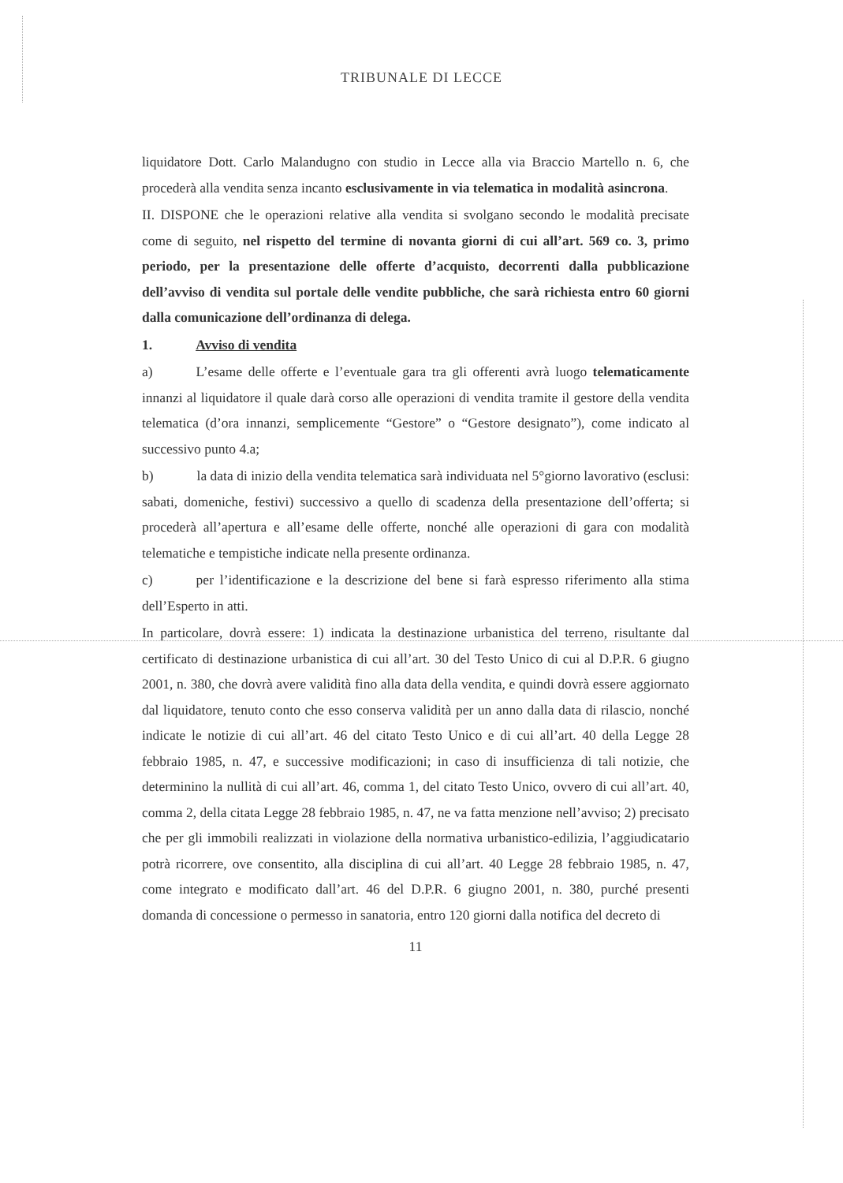TRIBUNALE DI LECCE
liquidatore Dott. Carlo Malandugno con studio in Lecce alla via Braccio Martello n. 6, che procederà alla vendita senza incanto esclusivamente in via telematica in modalità asincrona.
II. DISPONE che le operazioni relative alla vendita si svolgano secondo le modalità precisate come di seguito, nel rispetto del termine di novanta giorni di cui all’art. 569 co. 3, primo periodo, per la presentazione delle offerte d’acquisto, decorrenti dalla pubblicazione dell’avviso di vendita sul portale delle vendite pubbliche, che sarà richiesta entro 60 giorni dalla comunicazione dell’ordinanza di delega.
1. Avviso di vendita
a) L’esame delle offerte e l’eventuale gara tra gli offerenti avrà luogo telematicamente innanzi al liquidatore il quale darà corso alle operazioni di vendita tramite il gestore della vendita telematica (d’ora innanzi, semplicemente “Gestore” o “Gestore designato”), come indicato al successivo punto 4.a;
b) la data di inizio della vendita telematica sarà individuata nel 5°giorno lavorativo (esclusi: sabati, domeniche, festivi) successivo a quello di scadenza della presentazione dell’offerta; si procederà all’apertura e all’esame delle offerte, nonché alle operazioni di gara con modalità telematiche e tempistiche indicate nella presente ordinanza.
c) per l’identificazione e la descrizione del bene si farà espresso riferimento alla stima dell’Esperto in atti.
In particolare, dovrà essere: 1) indicata la destinazione urbanistica del terreno, risultante dal certificato di destinazione urbanistica di cui all’art. 30 del Testo Unico di cui al D.P.R. 6 giugno 2001, n. 380, che dovrà avere validità fino alla data della vendita, e quindi dovrà essere aggiornato dal liquidatore, tenuto conto che esso conserva validità per un anno dalla data di rilascio, nonché indicate le notizie di cui all’art. 46 del citato Testo Unico e di cui all’art. 40 della Legge 28 febbraio 1985, n. 47, e successive modificazioni; in caso di insufficienza di tali notizie, che determinino la nullità di cui all’art. 46, comma 1, del citato Testo Unico, ovvero di cui all’art. 40, comma 2, della citata Legge 28 febbraio 1985, n. 47, ne va fatta menzione nell’avviso; 2) precisato che per gli immobili realizzati in violazione della normativa urbanistico-edilizia, l’aggiudicatario potrà ricorrere, ove consentito, alla disciplina di cui all’art. 40 Legge 28 febbraio 1985, n. 47, come integrato e modificato dall’art. 46 del D.P.R. 6 giugno 2001, n. 380, purché presenti domanda di concessione o permesso in sanatoria, entro 120 giorni dalla notifica del decreto di
11